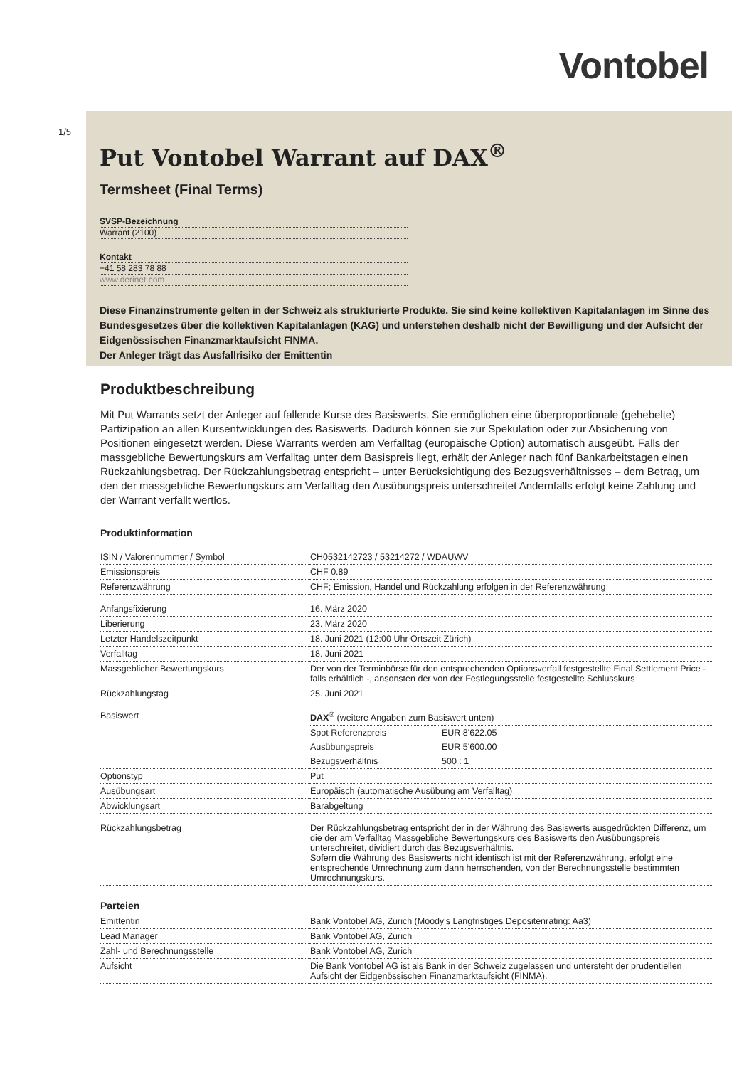Vontobel
1/5
Put Vontobel Warrant auf DAX<sup>®</sup>
Termsheet (Final Terms)
SVSP-Bezeichnung
Warrant (2100)
Kontakt
+41 58 283 78 88
www.derinet.com
Diese Finanzinstrumente gelten in der Schweiz als strukturierte Produkte. Sie sind keine kollektiven Kapitalanlagen im Sinne des Bundesgesetzes über die kollektiven Kapitalanlagen (KAG) und unterstehen deshalb nicht der Bewilligung und der Aufsicht der Eidgenössischen Finanzmarktaufsicht FINMA.
Der Anleger trägt das Ausfallrisiko der Emittentin
Produktbeschreibung
Mit Put Warrants setzt der Anleger auf fallende Kurse des Basiswerts. Sie ermöglichen eine überproportionale (gehebelte) Partizipation an allen Kursentwicklungen des Basiswerts. Dadurch können sie zur Spekulation oder zur Absicherung von Positionen eingesetzt werden. Diese Warrants werden am Verfalltag (europäische Option) automatisch ausgeübt. Falls der massgebliche Bewertungskurs am Verfalltag unter dem Basispreis liegt, erhält der Anleger nach fünf Bankarbeitstagen einen Rückzahlungsbetrag. Der Rückzahlungsbetrag entspricht – unter Berücksichtigung des Bezugsverhältnisses – dem Betrag, um den der massgebliche Bewertungskurs am Verfalltag den Ausübungspreis unterschreitet Andernfalls erfolgt keine Zahlung und der Warrant verfällt wertlos.
Produktinformation
| ISIN / Valorennummer / Symbol | CH0532142723 / 53214272 / WDAUWV |
| Emissionspreis | CHF 0.89 |
| Referenzwährung | CHF; Emission, Handel und Rückzahlung erfolgen in der Referenzwährung |
| Anfangsfixierung | 16. März 2020 |
| Liberierung | 23. März 2020 |
| Letzter Handelszeitpunkt | 18. Juni 2021 (12:00 Uhr Ortszeit Zürich) |
| Verfalltag | 18. Juni 2021 |
| Massgeblicher Bewertungskurs | Der von der Terminbörse für den entsprechenden Optionsverfall festgestellte Final Settlement Price - falls erhältlich -, ansonsten der von der Festlegungsstelle festgestellte Schlusskurs |
| Rückzahlungstag | 25. Juni 2021 |
| Basiswert | / DAX<sup>®</sup> (weitere Angaben zum Basiswert unten) / / / Spot Referenzpreis / EUR 8'622.05 / / Ausübungspreis / EUR 5'600.00 / / Bezugsverhältnis / 500 : 1 / |
| Optionstyp | Put |
| Ausübungsart | Europäisch (automatische Ausübung am Verfalltag) |
| Abwicklungsart | Barabgeltung |
| Rückzahlungsbetrag | Der Rückzahlungsbetrag entspricht der in der Währung des Basiswerts ausgedrückten Differenz, um die der am Verfalltag Massgebliche Bewertungskurs des Basiswerts den Ausübungspreis unterschreitet, dividiert durch das Bezugsverhältnis. Sofern die Währung des Basiswerts nicht identisch ist mit der Referenzwährung, erfolgt eine entsprechende Umrechnung zum dann herrschenden, von der Berechnungsstelle bestimmten Umrechnungskurs. |
Parteien
| Emittentin | Bank Vontobel AG, Zurich (Moody's Langfristiges Depositenrating: Aa3) |
| Lead Manager | Bank Vontobel AG, Zurich |
| Zahl- und Berechnungsstelle | Bank Vontobel AG, Zurich |
| Aufsicht | Die Bank Vontobel AG ist als Bank in der Schweiz zugelassen und untersteht der prudentiellen Aufsicht der Eidgenössischen Finanzmarktaufsicht (FINMA). |